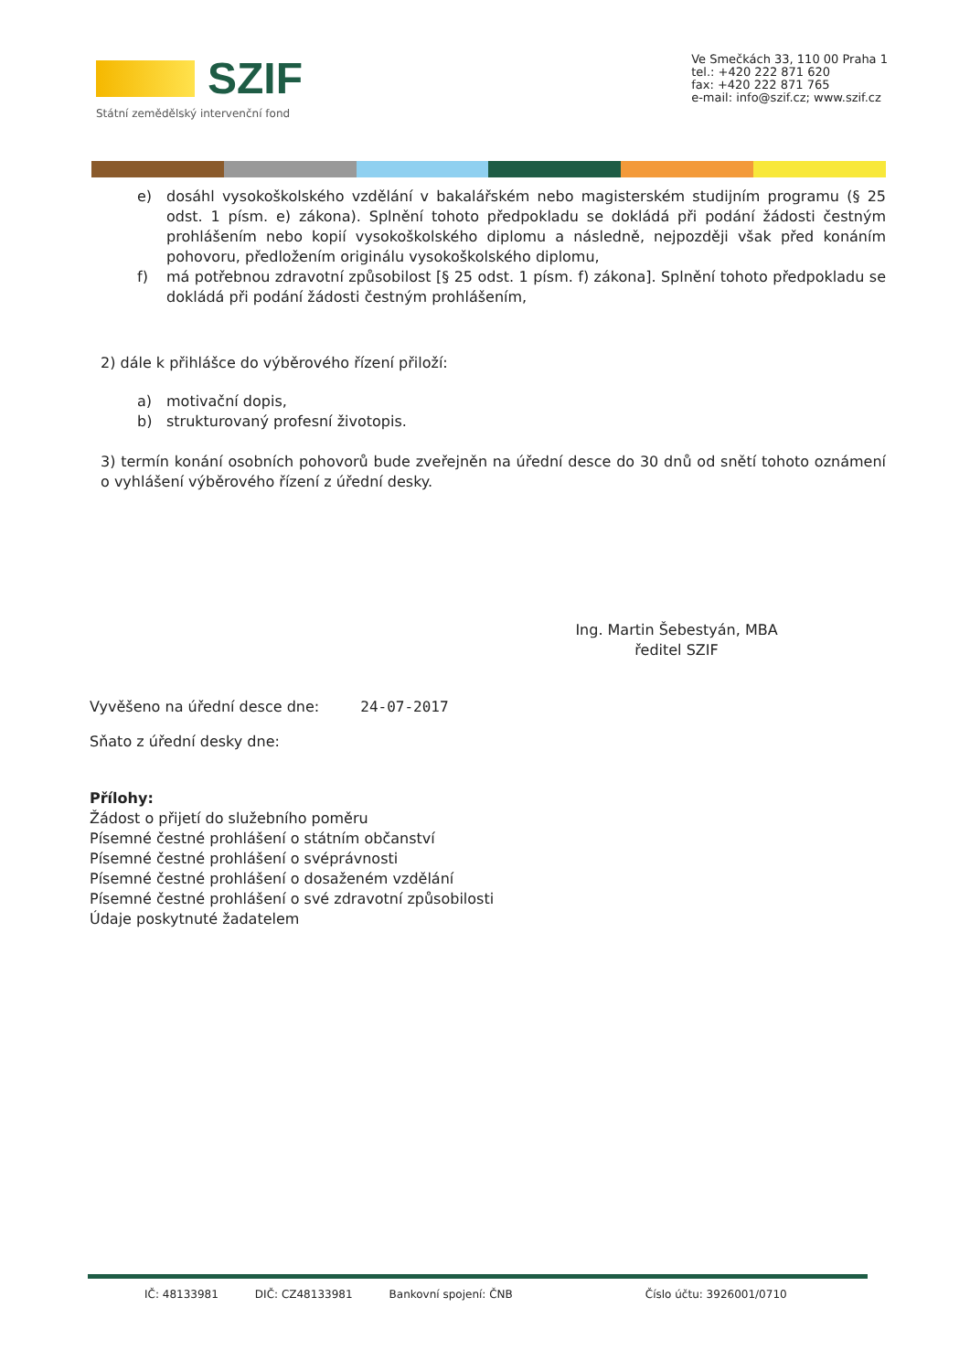SZIF
Státní zemědělský intervenční fond
Ve Smečkách 33, 110 00 Praha 1
tel.: +420 222 871 620
fax: +420 222 871 765
e-mail: info@szif.cz; www.szif.cz
e) dosáhl vysokoškolského vzdělání v bakalářském nebo magisterském studijním programu (§ 25 odst. 1 písm. e) zákona). Splnění tohoto předpokladu se dokládá při podání žádosti čestným prohlášením nebo kopií vysokoškolského diplomu a následně, nejpozději však před konáním pohovoru, předložením originálu vysokoškolského diplomu,
f) má potřebnou zdravotní způsobilost [§ 25 odst. 1 písm. f) zákona]. Splnění tohoto předpokladu se dokládá při podání žádosti čestným prohlášením,
2) dále k přihlášce do výběrového řízení přiloží:
a) motivační dopis,
b) strukturovaný profesní životopis.
3) termín konání osobních pohovorů bude zveřejněn na úřední desce do 30 dnů od snětí tohoto oznámení o vyhlášení výběrového řízení z úřední desky.
Ing. Martin Šebestyán, MBA
ředitel SZIF
Vyvěšeno na úřední desce dne: 24-07-2017
Sňato z úřední desky dne:
Přílohy:
Žádost o přijetí do služebního poměru
Písemné čestné prohlášení o státním občanství
Písemné čestné prohlášení o svéprávnosti
Písemné čestné prohlášení o dosaženém vzdělání
Písemné čestné prohlášení o své zdravotní způsobilosti
Údaje poskytnuté žadatelem
IČ: 48133981 DIČ: CZ48133981 Bankovní spojení: ČNB Číslo účtu: 3926001/0710